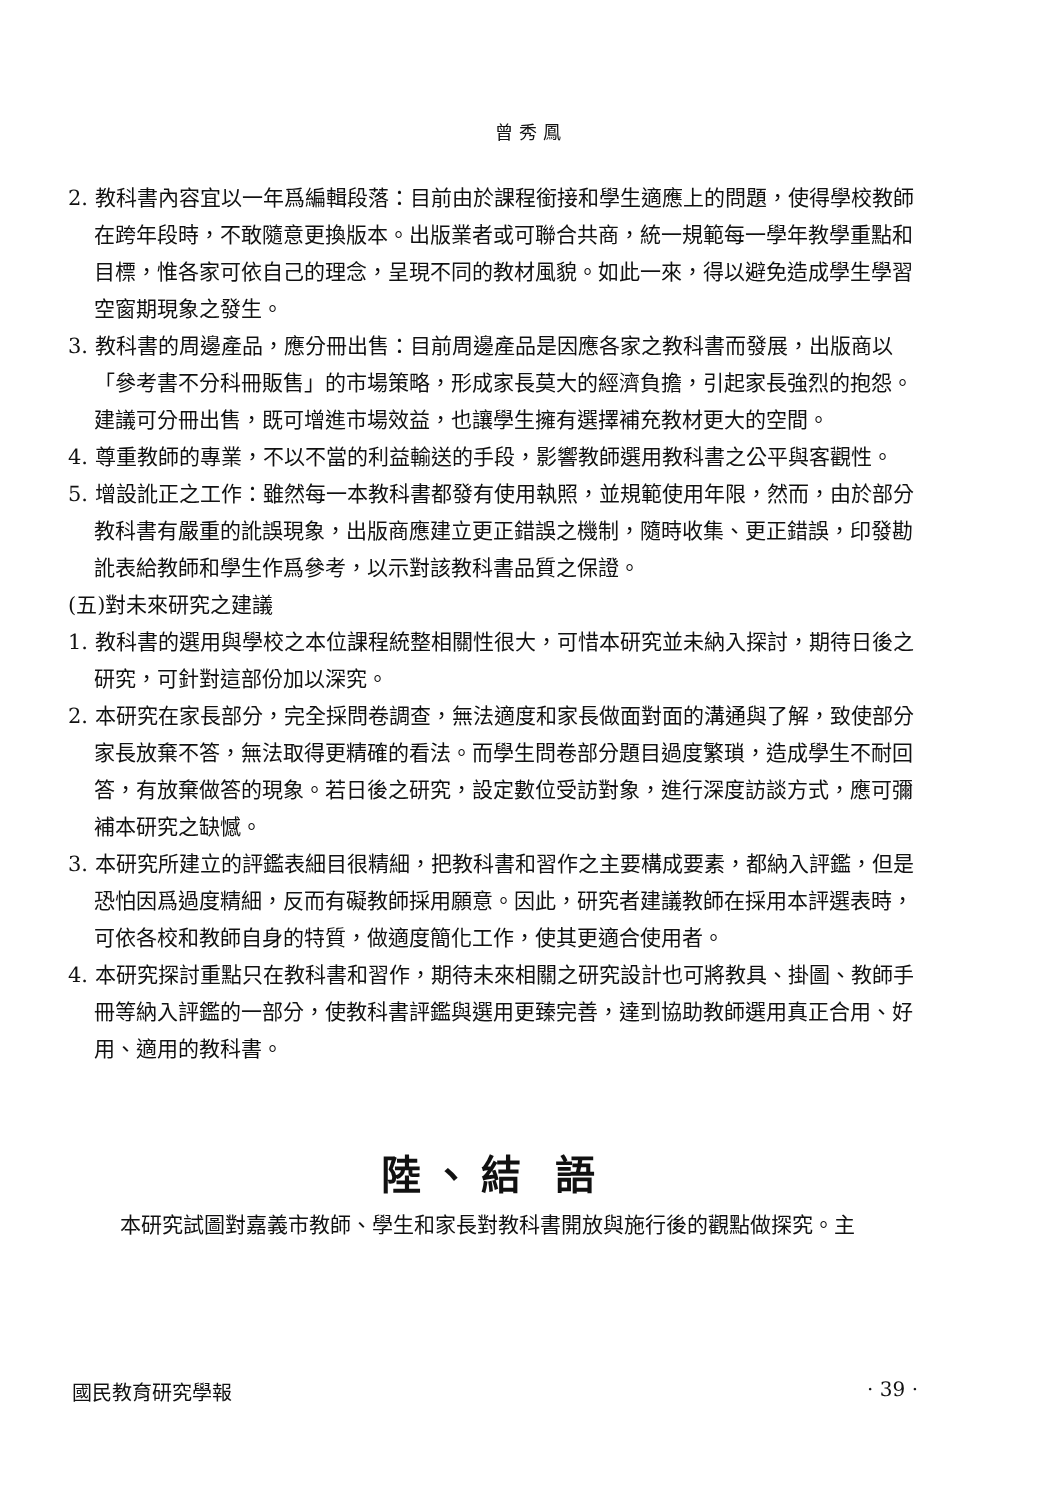曾秀鳳
2. 教科書內容宜以一年爲編輯段落：目前由於課程銜接和學生適應上的問題，使得學校教師在跨年段時，不敢隨意更換版本。出版業者或可聯合共商，統一規範每一學年教學重點和目標，惟各家可依自己的理念，呈現不同的教材風貌。如此一來，得以避免造成學生學習空窗期現象之發生。
3. 教科書的周邊產品，應分冊出售：目前周邊產品是因應各家之教科書而發展，出版商以「參考書不分科冊販售」的市場策略，形成家長莫大的經濟負擔，引起家長強烈的抱怨。建議可分冊出售，既可增進市場效益，也讓學生擁有選擇補充教材更大的空間。
4. 尊重教師的專業，不以不當的利益輸送的手段，影響教師選用教科書之公平與客觀性。
5. 增設訛正之工作：雖然每一本教科書都發有使用執照，並規範使用年限，然而，由於部分教科書有嚴重的訛誤現象，出版商應建立更正錯誤之機制，隨時收集、更正錯誤，印發勘訛表給教師和學生作爲參考，以示對該教科書品質之保證。
(五)對未來研究之建議
1. 教科書的選用與學校之本位課程統整相關性很大，可惜本研究並未納入探討，期待日後之研究，可針對這部份加以深究。
2. 本研究在家長部分，完全採問卷調查，無法適度和家長做面對面的溝通與了解，致使部分家長放棄不答，無法取得更精確的看法。而學生問卷部分題目過度繁瑣，造成學生不耐回答，有放棄做答的現象。若日後之研究，設定數位受訪對象，進行深度訪談方式，應可彌補本研究之缺憾。
3. 本研究所建立的評鑑表細目很精細，把教科書和習作之主要構成要素，都納入評鑑，但是恐怕因爲過度精細，反而有礙教師採用願意。因此，研究者建議教師在採用本評選表時，可依各校和教師自身的特質，做適度簡化工作，使其更適合使用者。
4. 本研究探討重點只在教科書和習作，期待未來相關之研究設計也可將教具、掛圖、教師手冊等納入評鑑的一部分，使教科書評鑑與選用更臻完善，達到協助教師選用真正合用、好用、適用的教科書。
陸、結 語
本研究試圖對嘉義市教師、學生和家長對教科書開放與施行後的觀點做探究。主
國民教育研究學報 · 39 ·